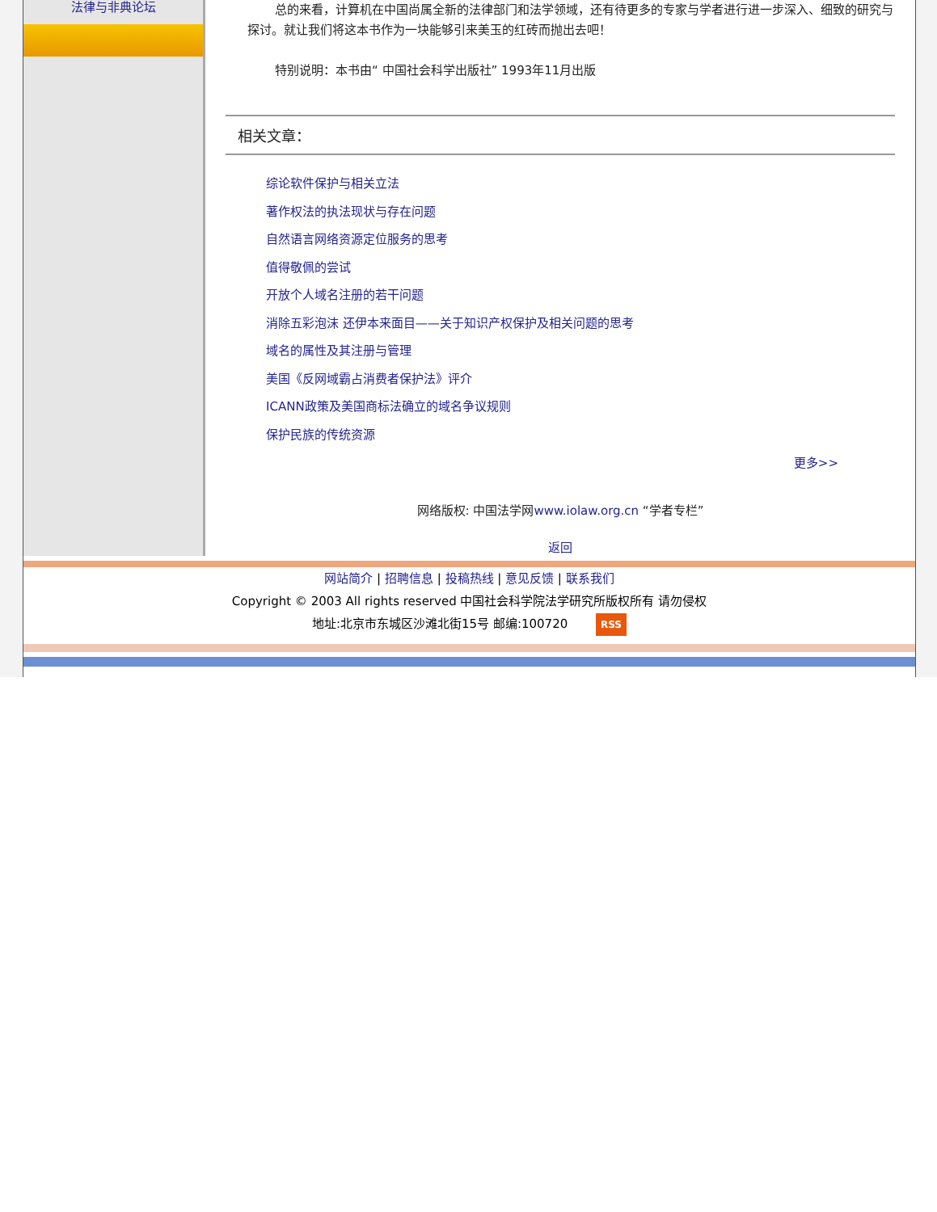法律与非典论坛
总的来看，计算机在中国尚属全新的法律部门和法学领域，还有待更多的专家与学者进行进一步深入、细致的研究与探讨。就让我们将这本书作为一块能够引来美玉的红砖而抛出去吧！
特别说明：本书由“ 中国社会科学出版社” 1993年11月出版
相关文章：
综论软件保护与相关立法
著作权法的执法现状与存在问题
自然语言网络资源定位服务的思考
值得敬佩的尝试
开放个人域名注册的若干问题
消除五彩泡沫 还伊本来面目——关于知识产权保护及相关问题的思考
域名的属性及其注册与管理
美国《反网域霸占消费者保护法》评介
ICANN政策及美国商标法确立的域名争议规则
保护民族的传统资源
更多>>
网络版权: 中国法学网www.iolaw.org.cn “学者专栏”
返回
网站简介 | 招聘信息 | 投稿热线 | 意见反馈 | 联系我们
Copyright © 2003 All rights reserved 中国社会科学院法学研究所版权所有 请勿侵权
地址:北京市东城区沙滩北街15号 邮编:100720 RSS